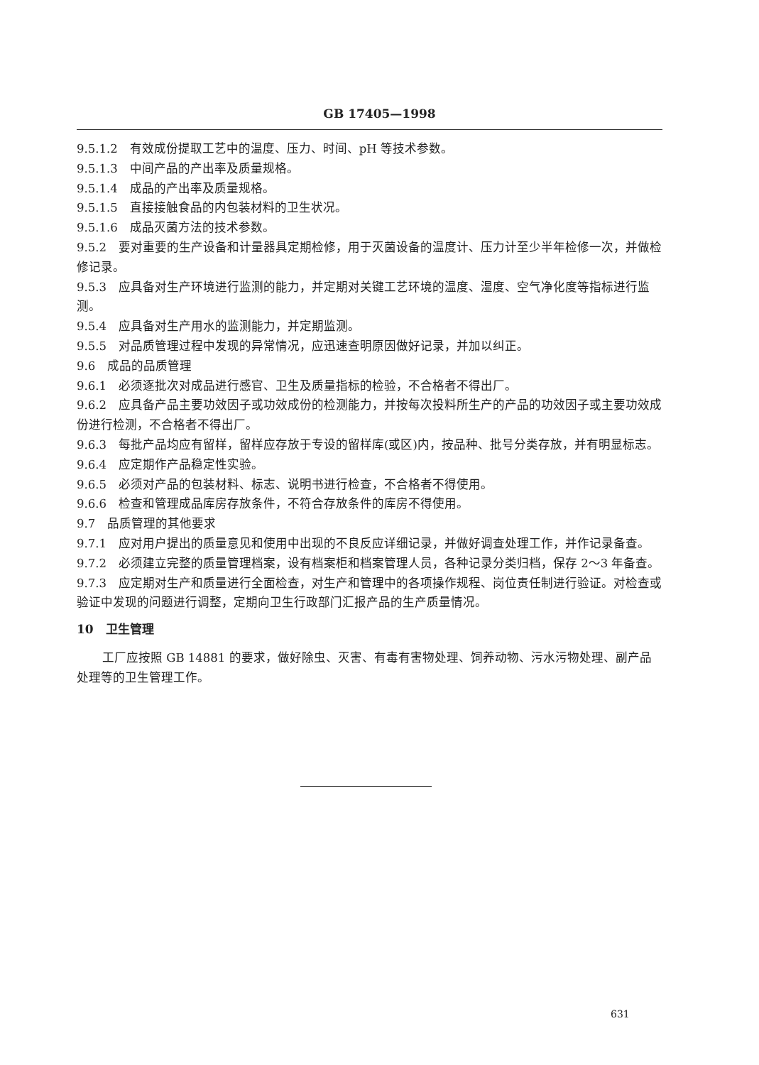GB 17405—1998
9.5.1.2　有效成份提取工艺中的温度、压力、时间、pH 等技术参数。
9.5.1.3　中间产品的产出率及质量规格。
9.5.1.4　成品的产出率及质量规格。
9.5.1.5　直接接触食品的内包装材料的卫生状况。
9.5.1.6　成品灭菌方法的技术参数。
9.5.2　要对重要的生产设备和计量器具定期检修，用于灭菌设备的温度计、压力计至少半年检修一次，并做检修记录。
9.5.3　应具备对生产环境进行监测的能力，并定期对关键工艺环境的温度、湿度、空气净化度等指标进行监测。
9.5.4　应具备对生产用水的监测能力，并定期监测。
9.5.5　对品质管理过程中发现的异常情况，应迅速查明原因做好记录，并加以纠正。
9.6　成品的品质管理
9.6.1　必须逐批次对成品进行感官、卫生及质量指标的检验，不合格者不得出厂。
9.6.2　应具备产品主要功效因子或功效成份的检测能力，并按每次投料所生产的产品的功效因子或主要功效成份进行检测，不合格者不得出厂。
9.6.3　每批产品均应有留样，留样应存放于专设的留样库(或区)内，按品种、批号分类存放，并有明显标志。
9.6.4　应定期作产品稳定性实验。
9.6.5　必须对产品的包装材料、标志、说明书进行检查，不合格者不得使用。
9.6.6　检查和管理成品库房存放条件，不符合存放条件的库房不得使用。
9.7　品质管理的其他要求
9.7.1　应对用户提出的质量意见和使用中出现的不良反应详细记录，并做好调查处理工作，并作记录备查。
9.7.2　必须建立完整的质量管理档案，设有档案柜和档案管理人员，各种记录分类归档，保存 2～3 年备查。
9.7.3　应定期对生产和质量进行全面检查，对生产和管理中的各项操作规程、岗位责任制进行验证。对检查或验证中发现的问题进行调整，定期向卫生行政部门汇报产品的生产质量情况。
10　卫生管理
工厂应按照 GB 14881 的要求，做好除虫、灭害、有毒有害物处理、饲养动物、污水污物处理、副产品处理等的卫生管理工作。
631